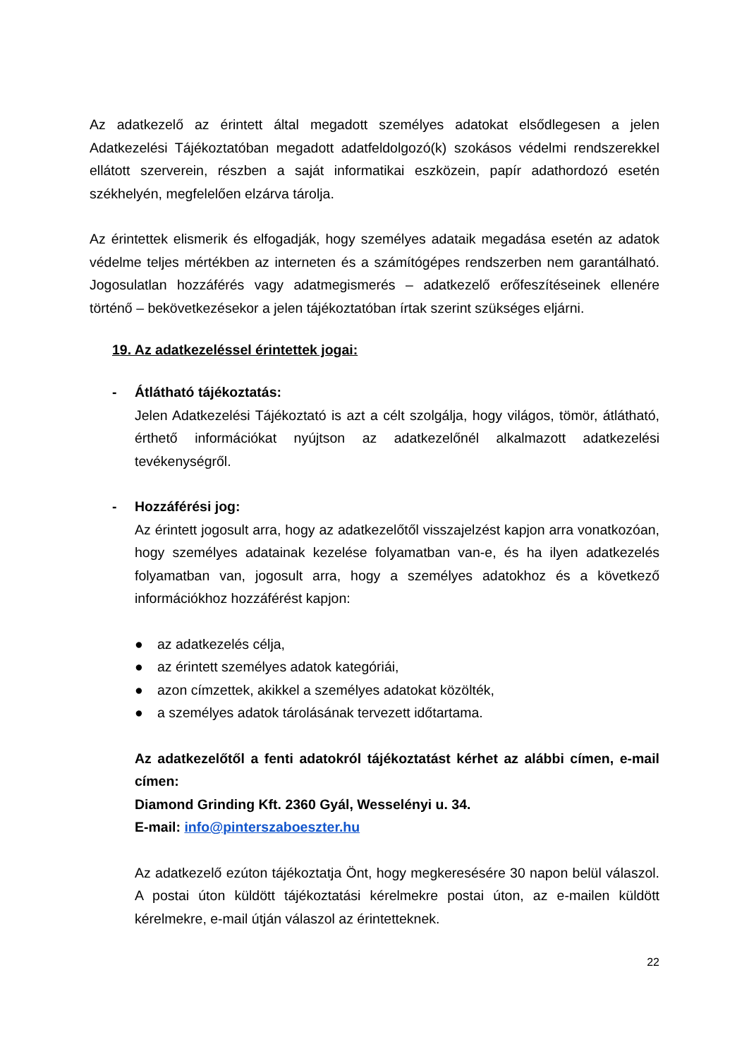Az adatkezelő az érintett által megadott személyes adatokat elsődlegesen a jelen Adatkezelési Tájékoztatóban megadott adatfeldolgozó(k) szokásos védelmi rendszerekkel ellátott szerverein, részben a saját informatikai eszközein, papír adathordozó esetén székhelyén, megfelelően elzárva tárolja.
Az érintettek elismerik és elfogadják, hogy személyes adataik megadása esetén az adatok védelme teljes mértékben az interneten és a számítógépes rendszerben nem garantálható. Jogosulatlan hozzáférés vagy adatmegismerés – adatkezelő erőfeszítéseinek ellenére történő – bekövetkezésekor a jelen tájékoztatóban írtak szerint szükséges eljárni.
19. Az adatkezeléssel érintettek jogai:
- Átlátható tájékoztatás:
Jelen Adatkezelési Tájékoztató is azt a célt szolgálja, hogy világos, tömör, átlátható, érthető információkat nyújtson az adatkezelőnél alkalmazott adatkezelési tevékenységről.
- Hozzáférési jog:
Az érintett jogosult arra, hogy az adatkezelőtől visszajelzést kapjon arra vonatkozóan, hogy személyes adatainak kezelése folyamatban van-e, és ha ilyen adatkezelés folyamatban van, jogosult arra, hogy a személyes adatokhoz és a következő információkhoz hozzáférést kapjon:
● az adatkezelés célja,
● az érintett személyes adatok kategóriái,
● azon címzettek, akikkel a személyes adatokat közölték,
● a személyes adatok tárolásának tervezett időtartama.
Az adatkezelőtől a fenti adatokról tájékoztatást kérhet az alábbi címen, e-mail címen:
Diamond Grinding Kft. 2360 Gyál, Wesselényi u. 34.
E-mail: info@pinterszaboeszter.hu
Az adatkezelő ezúton tájékoztatja Önt, hogy megkeresésére 30 napon belül válaszol. A postai úton küldött tájékoztatási kérelmekre postai úton, az e-mailen küldött kérelmekre, e-mail útján válaszol az érintetteknek.
22